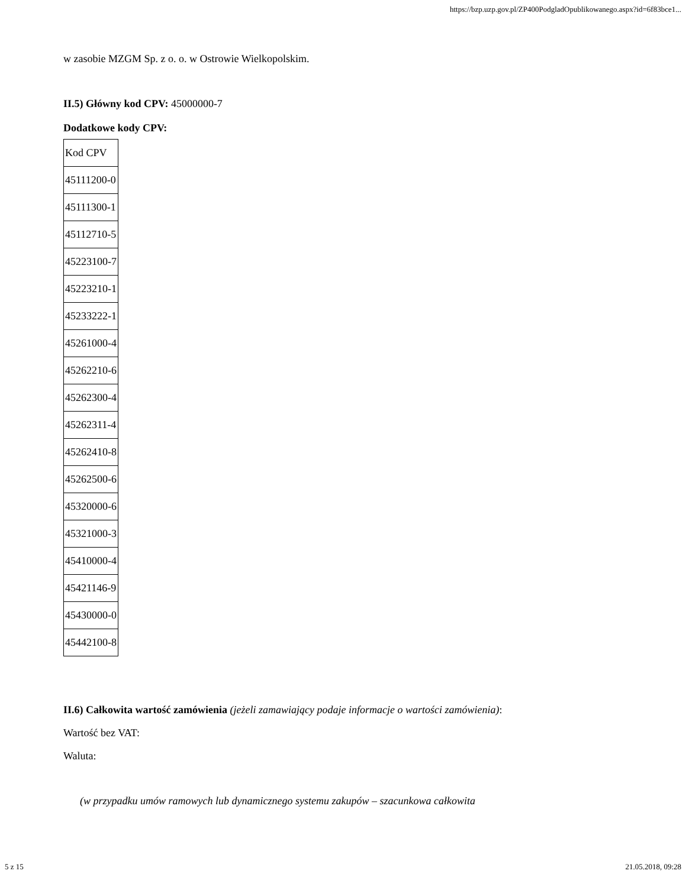https://bzp.uzp.gov.pl/ZP400PodgladOpublikowanego.aspx?id=6f83bce1...
w zasobie MZGM Sp. z o. o. w Ostrowie Wielkopolskim.
II.5) Główny kod CPV: 45000000-7
Dodatkowe kody CPV:
| Kod CPV |
| 45111200-0 |
| 45111300-1 |
| 45112710-5 |
| 45223100-7 |
| 45223210-1 |
| 45233222-1 |
| 45261000-4 |
| 45262210-6 |
| 45262300-4 |
| 45262311-4 |
| 45262410-8 |
| 45262500-6 |
| 45320000-6 |
| 45321000-3 |
| 45410000-4 |
| 45421146-9 |
| 45430000-0 |
| 45442100-8 |
II.6) Całkowita wartość zamówienia (jeżeli zamawiający podaje informacje o wartości zamówienia):
Wartość bez VAT:
Waluta:
(w przypadku umów ramowych lub dynamicznego systemu zakupów – szacunkowa całkowita
5 z 15 21.05.2018, 09:28